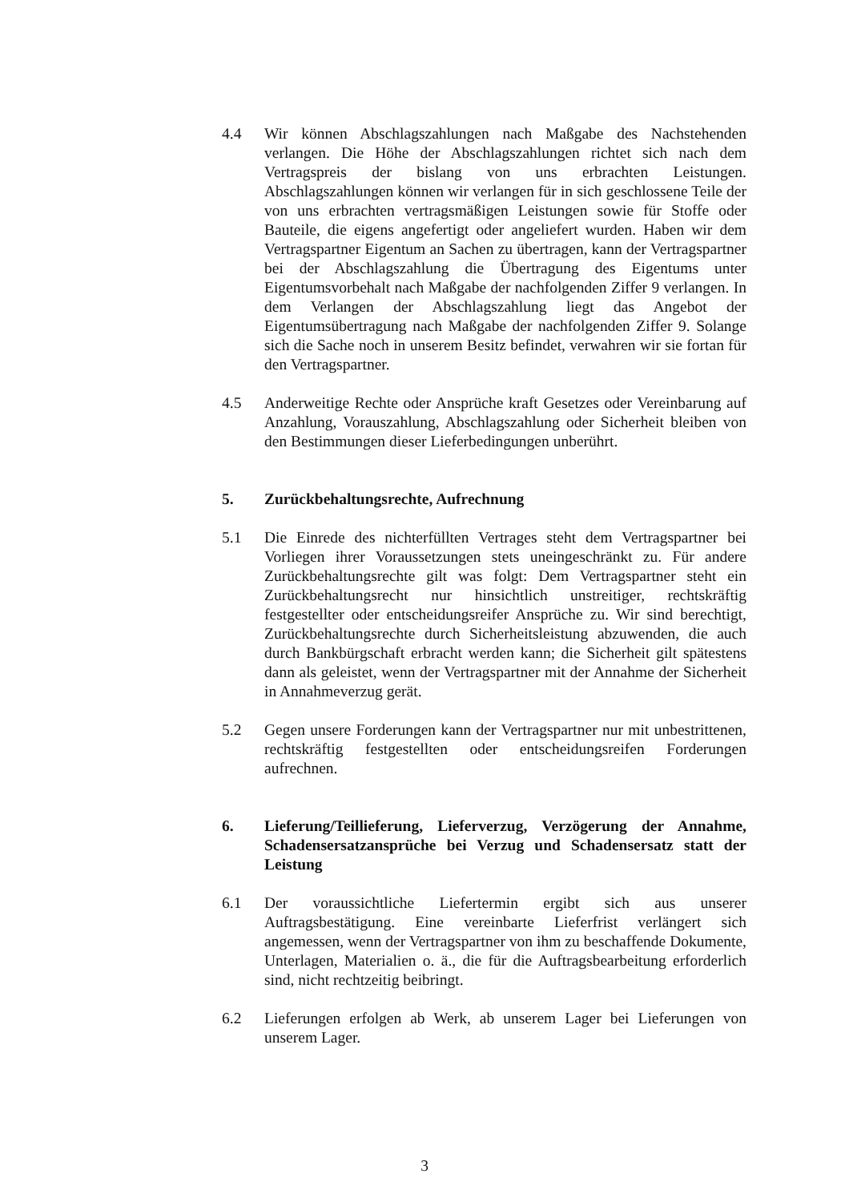4.4 Wir können Abschlagszahlungen nach Maßgabe des Nachstehenden verlangen. Die Höhe der Abschlagszahlungen richtet sich nach dem Vertragspreis der bislang von uns erbrachten Leistungen. Abschlagszahlungen können wir verlangen für in sich geschlossene Teile der von uns erbrachten vertragsmäßigen Leistungen sowie für Stoffe oder Bauteile, die eigens angefertigt oder angeliefert wurden. Haben wir dem Vertragspartner Eigentum an Sachen zu übertragen, kann der Vertragspartner bei der Abschlagszahlung die Übertragung des Eigentums unter Eigentumsvorbehalt nach Maßgabe der nachfolgenden Ziffer 9 verlangen. In dem Verlangen der Abschlagszahlung liegt das Angebot der Eigentumsübertragung nach Maßgabe der nachfolgenden Ziffer 9. Solange sich die Sache noch in unserem Besitz befindet, verwahren wir sie fortan für den Vertragspartner.
4.5 Anderweitige Rechte oder Ansprüche kraft Gesetzes oder Vereinbarung auf Anzahlung, Vorauszahlung, Abschlagszahlung oder Sicherheit bleiben von den Bestimmungen dieser Lieferbedingungen unberührt.
5. Zurückbehaltungsrechte, Aufrechnung
5.1 Die Einrede des nichterfüllten Vertrages steht dem Vertragspartner bei Vorliegen ihrer Voraussetzungen stets uneingeschränkt zu. Für andere Zurückbehaltungsrechte gilt was folgt: Dem Vertragspartner steht ein Zurückbehaltungsrecht nur hinsichtlich unstreitiger, rechtskräftig festgestellter oder entscheidungsreifer Ansprüche zu. Wir sind berechtigt, Zurückbehaltungsrechte durch Sicherheitsleistung abzuwenden, die auch durch Bankbürgschaft erbracht werden kann; die Sicherheit gilt spätestens dann als geleistet, wenn der Vertragspartner mit der Annahme der Sicherheit in Annahmeverzug gerät.
5.2 Gegen unsere Forderungen kann der Vertragspartner nur mit unbestrittenen, rechtskräftig festgestellten oder entscheidungsreifen Forderungen aufrechnen.
6. Lieferung/Teillieferung, Lieferverzug, Verzögerung der Annahme, Schadensersatzansprüche bei Verzug und Schadensersatz statt der Leistung
6.1 Der voraussichtliche Liefertermin ergibt sich aus unserer Auftragsbestätigung. Eine vereinbarte Lieferfrist verlängert sich angemessen, wenn der Vertragspartner von ihm zu beschaffende Dokumente, Unterlagen, Materialien o. ä., die für die Auftragsbearbeitung erforderlich sind, nicht rechtzeitig beibringt.
6.2 Lieferungen erfolgen ab Werk, ab unserem Lager bei Lieferungen von unserem Lager.
3